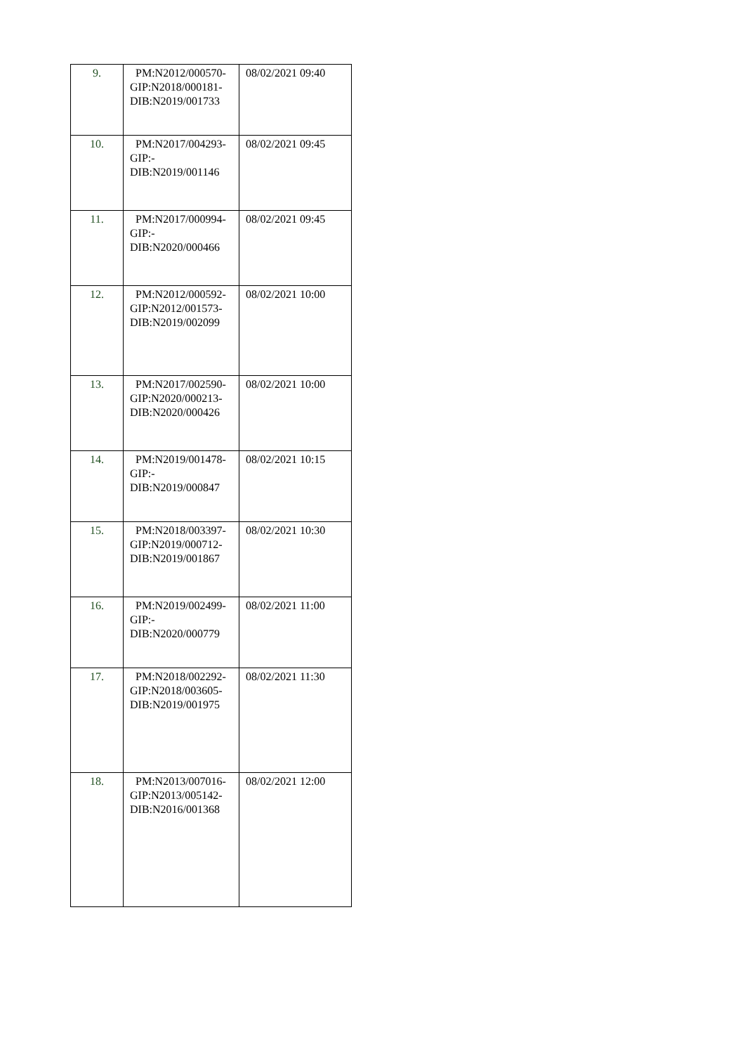| 9. | PM:N2012/000570-GIP:N2018/000181-DIB:N2019/001733 | 08/02/2021 09:40 |
| 10. | PM:N2017/004293-GIP:- DIB:N2019/001146 | 08/02/2021 09:45 |
| 11. | PM:N2017/000994-GIP:- DIB:N2020/000466 | 08/02/2021 09:45 |
| 12. | PM:N2012/000592-GIP:N2012/001573-DIB:N2019/002099 | 08/02/2021 10:00 |
| 13. | PM:N2017/002590-GIP:N2020/000213-DIB:N2020/000426 | 08/02/2021 10:00 |
| 14. | PM:N2019/001478-GIP:- DIB:N2019/000847 | 08/02/2021 10:15 |
| 15. | PM:N2018/003397-GIP:N2019/000712-DIB:N2019/001867 | 08/02/2021 10:30 |
| 16. | PM:N2019/002499-GIP:- DIB:N2020/000779 | 08/02/2021 11:00 |
| 17. | PM:N2018/002292-GIP:N2018/003605-DIB:N2019/001975 | 08/02/2021 11:30 |
| 18. | PM:N2013/007016-GIP:N2013/005142-DIB:N2016/001368 | 08/02/2021 12:00 |